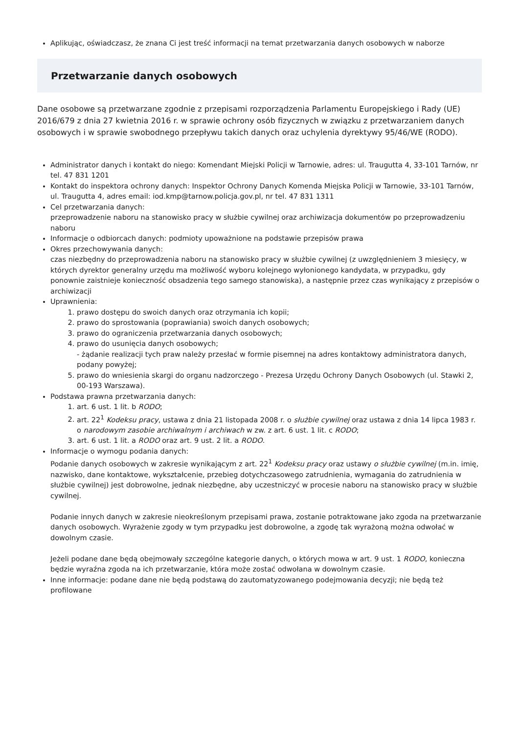Aplikując, oświadczasz, że znana Ci jest treść informacji na temat przetwarzania danych osobowych w naborze
Przetwarzanie danych osobowych
Dane osobowe są przetwarzane zgodnie z przepisami rozporządzenia Parlamentu Europejskiego i Rady (UE) 2016/679 z dnia 27 kwietnia 2016 r. w sprawie ochrony osób fizycznych w związku z przetwarzaniem danych osobowych i w sprawie swobodnego przepływu takich danych oraz uchylenia dyrektywy 95/46/WE (RODO).
Administrator danych i kontakt do niego: Komendant Miejski Policji w Tarnowie, adres: ul. Traugutta 4, 33-101 Tarnów, nr tel. 47 831 1201
Kontakt do inspektora ochrony danych: Inspektor Ochrony Danych Komenda Miejska Policji w Tarnowie, 33-101 Tarnów, ul. Traugutta 4, adres email: iod.kmp@tarnow.policja.gov.pl, nr tel. 47 831 1311
Cel przetwarzania danych:
przeprowadzenie naboru na stanowisko pracy w służbie cywilnej oraz archiwizacja dokumentów po przeprowadzeniu naboru
Informacje o odbiorcach danych: podmioty upoważnione na podstawie przepisów prawa
Okres przechowywania danych:
czas niezbędny do przeprowadzenia naboru na stanowisko pracy w służbie cywilnej (z uwzględnieniem 3 miesięcy, w których dyrektor generalny urzędu ma możliwość wyboru kolejnego wyłonionego kandydata, w przypadku, gdy ponownie zaistnieje konieczność obsadzenia tego samego stanowiska), a następnie przez czas wynikający z przepisów o archiwizacji
Uprawnienia:
1. prawo dostępu do swoich danych oraz otrzymania ich kopii;
2. prawo do sprostowania (poprawiania) swoich danych osobowych;
3. prawo do ograniczenia przetwarzania danych osobowych;
4. prawo do usunięcia danych osobowych;
- żądanie realizacji tych praw należy przesłać w formie pisemnej na adres kontaktowy administratora danych, podany powyżej;
5. prawo do wniesienia skargi do organu nadzorczego - Prezesa Urzędu Ochrony Danych Osobowych (ul. Stawki 2, 00-193 Warszawa).
Podstawa prawna przetwarzania danych:
1. art. 6 ust. 1 lit. b RODO;
2. art. 22<sup>1</sup> Kodeksu pracy, ustawa z dnia 21 listopada 2008 r. o służbie cywilnej oraz ustawa z dnia 14 lipca 1983 r. o narodowym zasobie archiwalnym i archiwach w zw. z art. 6 ust. 1 lit. c RODO;
3. art. 6 ust. 1 lit. a RODO oraz art. 9 ust. 2 lit. a RODO.
Informacje o wymogu podania danych:
Podanie danych osobowych w zakresie wynikającym z art. 22<sup>1</sup> Kodeksu pracy oraz ustawy o służbie cywilnej (m.in. imię, nazwisko, dane kontaktowe, wykształcenie, przebieg dotychczasowego zatrudnienia, wymagania do zatrudnienia w służbie cywilnej) jest dobrowolne, jednak niezbędne, aby uczestniczyć w procesie naboru na stanowisko pracy w służbie cywilnej.
Podanie innych danych w zakresie nieokreślonym przepisami prawa, zostanie potraktowane jako zgoda na przetwarzanie danych osobowych. Wyrażenie zgody w tym przypadku jest dobrowolne, a zgodę tak wyrażoną można odwołać w dowolnym czasie.
Jeżeli podane dane będą obejmowały szczególne kategorie danych, o których mowa w art. 9 ust. 1 RODO, konieczna będzie wyraźna zgoda na ich przetwarzanie, która może zostać odwołana w dowolnym czasie.
Inne informacje: podane dane nie będą podstawą do zautomatyzowanego podejmowania decyzji; nie będą też profilowane